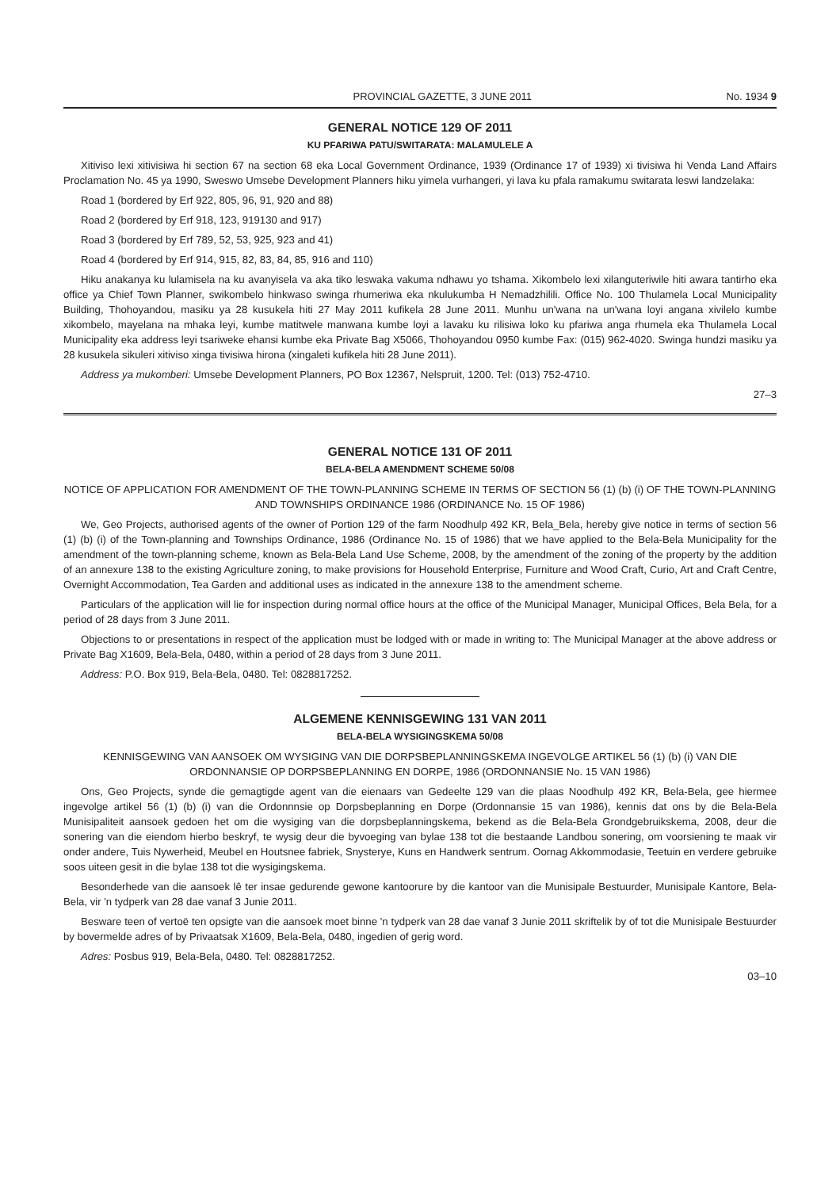PROVINCIAL GAZETTE, 3 JUNE 2011 No. 1934 9
GENERAL NOTICE 129 OF 2011
KU PFARIWA PATU/SWITARATA: MALAMULELE A
Xitiviso lexi xitivisiwa hi section 67 na section 68 eka Local Government Ordinance, 1939 (Ordinance 17 of 1939) xi tivisiwa hi Venda Land Affairs Proclamation No. 45 ya 1990, Sweswo Umsebe Development Planners hiku yimela vurhangeri, yi lava ku pfala ramakumu switarata leswi landzelaka:
Road 1 (bordered by Erf 922, 805, 96, 91, 920 and 88)
Road 2 (bordered by Erf 918, 123, 919130 and 917)
Road 3 (bordered by Erf 789, 52, 53, 925, 923 and 41)
Road 4 (bordered by Erf 914, 915, 82, 83, 84, 85, 916 and 110)
Hiku anakanya ku lulamisela na ku avanyisela va aka tiko leswaka vakuma ndhawu yo tshama. Xikombelo lexi xilanguteriwile hiti awara tantirho eka office ya Chief Town Planner, swikombelo hinkwaso swinga rhumeriwa eka nkulukumba H Nemadzhilili. Office No. 100 Thulamela Local Municipality Building, Thohoyandou, masiku ya 28 kusukela hiti 27 May 2011 kufikela 28 June 2011. Munhu un'wana na un'wana loyi angana xivilelo kumbe xikombelo, mayelana na mhaka leyi, kumbe matitwele manwana kumbe loyi a lavaku ku rilisiwa loko ku pfariwa anga rhumela eka Thulamela Local Municipality eka address leyi tsariweke ehansi kumbe eka Private Bag X5066, Thohoyandou 0950 kumbe Fax: (015) 962-4020. Swinga hundzi masiku ya 28 kusukela sikuleri xitiviso xinga tivisiwa hirona (xingaleti kufikela hiti 28 June 2011).
Address ya mukomberi: Umsebe Development Planners, PO Box 12367, Nelspruit, 1200. Tel: (013) 752-4710.
27–3
GENERAL NOTICE 131 OF 2011
BELA-BELA AMENDMENT SCHEME 50/08
NOTICE OF APPLICATION FOR AMENDMENT OF THE TOWN-PLANNING SCHEME IN TERMS OF SECTION 56 (1) (b) (i) OF THE TOWN-PLANNING AND TOWNSHIPS ORDINANCE 1986 (ORDINANCE No. 15 OF 1986)
We, Geo Projects, authorised agents of the owner of Portion 129 of the farm Noodhulp 492 KR, Bela_Bela, hereby give notice in terms of section 56 (1) (b) (i) of the Town-planning and Townships Ordinance, 1986 (Ordinance No. 15 of 1986) that we have applied to the Bela-Bela Municipality for the amendment of the town-planning scheme, known as Bela-Bela Land Use Scheme, 2008, by the amendment of the zoning of the property by the addition of an annexure 138 to the existing Agriculture zoning, to make provisions for Household Enterprise, Furniture and Wood Craft, Curio, Art and Craft Centre, Overnight Accommodation, Tea Garden and additional uses as indicated in the annexure 138 to the amendment scheme.
Particulars of the application will lie for inspection during normal office hours at the office of the Municipal Manager, Municipal Offices, Bela Bela, for a period of 28 days from 3 June 2011.
Objections to or presentations in respect of the application must be lodged with or made in writing to: The Municipal Manager at the above address or Private Bag X1609, Bela-Bela, 0480, within a period of 28 days from 3 June 2011.
Address: P.O. Box 919, Bela-Bela, 0480. Tel: 0828817252.
ALGEMENE KENNISGEWING 131 VAN 2011
BELA-BELA WYSIGINGSKEMA 50/08
KENNISGEWING VAN AANSOEK OM WYSIGING VAN DIE DORPSBEPLANNINGSKEMA INGEVOLGE ARTIKEL 56 (1) (b) (i) VAN DIE ORDONNANSIE OP DORPSBEPLANNING EN DORPE, 1986 (ORDONNANSIE No. 15 VAN 1986)
Ons, Geo Projects, synde die gemagtigde agent van die eienaars van Gedeelte 129 van die plaas Noodhulp 492 KR, Bela-Bela, gee hiermee ingevolge artikel 56 (1) (b) (i) van die Ordonnnsie op Dorpsbeplanning en Dorpe (Ordonnansie 15 van 1986), kennis dat ons by die Bela-Bela Munisipaliteit aansoek gedoen het om die wysiging van die dorpsbeplanningskema, bekend as die Bela-Bela Grondgebruikskema, 2008, deur die sonering van die eiendom hierbo beskryf, te wysig deur die byvoeging van bylae 138 tot die bestaande Landbou sonering, om voorsiening te maak vir onder andere, Tuis Nywerheid, Meubel en Houtsnee fabriek, Snysterye, Kuns en Handwerk sentrum. Oornag Akkommodasie, Teetuin en verdere gebruike soos uiteen gesit in die bylae 138 tot die wysigingskema.
Besonderhede van die aansoek lê ter insae gedurende gewone kantoorure by die kantoor van die Munisipale Bestuurder, Munisipale Kantore, Bela-Bela, vir 'n tydperk van 28 dae vanaf 3 Junie 2011.
Besware teen of vertoë ten opsigte van die aansoek moet binne 'n tydperk van 28 dae vanaf 3 Junie 2011 skriftelik by of tot die Munisipale Bestuurder by bovermelde adres of by Privaatsak X1609, Bela-Bela, 0480, ingedien of gerig word.
Adres: Posbus 919, Bela-Bela, 0480. Tel: 0828817252.
03–10